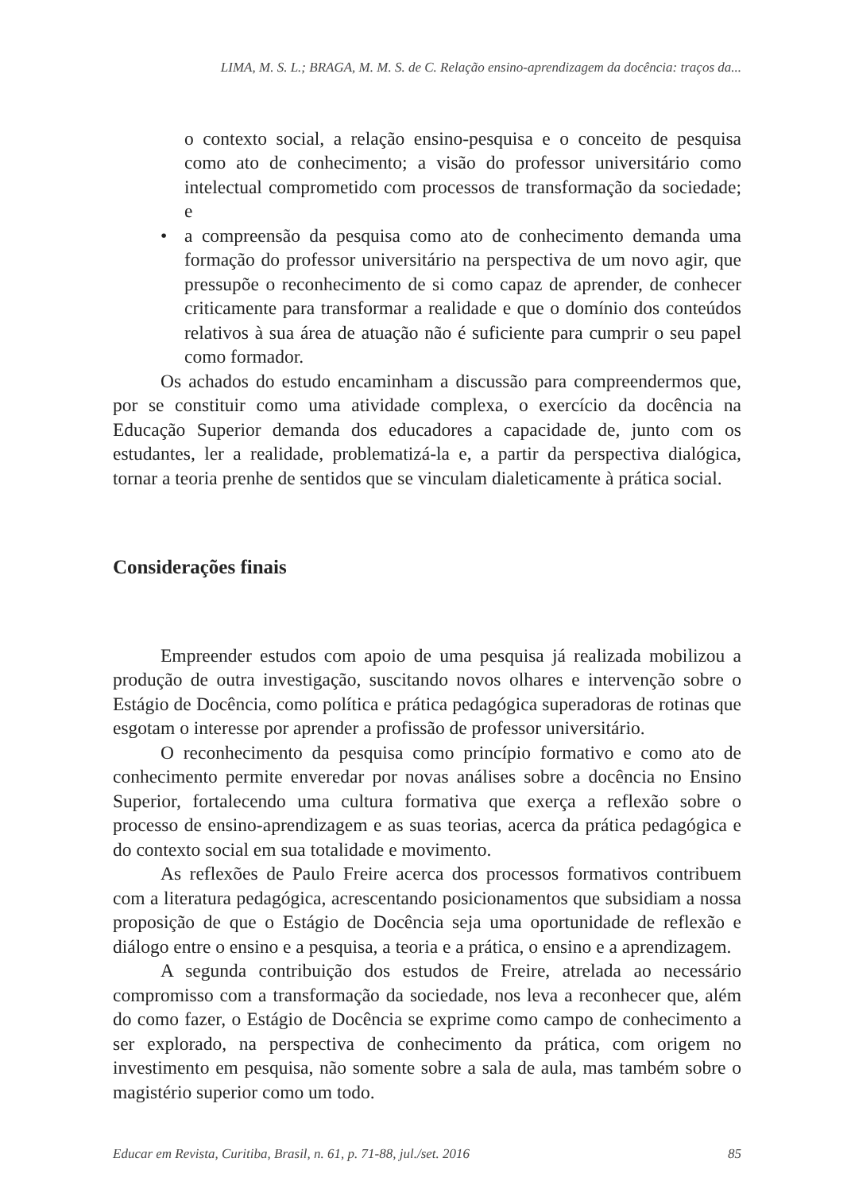LIMA, M. S. L.; BRAGA, M. M. S. de C. Relação ensino-aprendizagem da docência: traços da...
o contexto social, a relação ensino-pesquisa e o conceito de pesquisa como ato de conhecimento; a visão do professor universitário como intelectual comprometido com processos de transformação da sociedade; e
• a compreensão da pesquisa como ato de conhecimento demanda uma formação do professor universitário na perspectiva de um novo agir, que pressupõe o reconhecimento de si como capaz de aprender, de conhecer criticamente para transformar a realidade e que o domínio dos conteúdos relativos à sua área de atuação não é suficiente para cumprir o seu papel como formador.
Os achados do estudo encaminham a discussão para compreendermos que, por se constituir como uma atividade complexa, o exercício da docência na Educação Superior demanda dos educadores a capacidade de, junto com os estudantes, ler a realidade, problematizá-la e, a partir da perspectiva dialógica, tornar a teoria prenhe de sentidos que se vinculam dialeticamente à prática social.
Considerações finais
Empreender estudos com apoio de uma pesquisa já realizada mobilizou a produção de outra investigação, suscitando novos olhares e intervenção sobre o Estágio de Docência, como política e prática pedagógica superadoras de rotinas que esgotam o interesse por aprender a profissão de professor universitário.
O reconhecimento da pesquisa como princípio formativo e como ato de conhecimento permite enveredar por novas análises sobre a docência no Ensino Superior, fortalecendo uma cultura formativa que exerça a reflexão sobre o processo de ensino-aprendizagem e as suas teorias, acerca da prática pedagógica e do contexto social em sua totalidade e movimento.
As reflexões de Paulo Freire acerca dos processos formativos contribuem com a literatura pedagógica, acrescentando posicionamentos que subsidiam a nossa proposição de que o Estágio de Docência seja uma oportunidade de reflexão e diálogo entre o ensino e a pesquisa, a teoria e a prática, o ensino e a aprendizagem.
A segunda contribuição dos estudos de Freire, atrelada ao necessário compromisso com a transformação da sociedade, nos leva a reconhecer que, além do como fazer, o Estágio de Docência se exprime como campo de conhecimento a ser explorado, na perspectiva de conhecimento da prática, com origem no investimento em pesquisa, não somente sobre a sala de aula, mas também sobre o magistério superior como um todo.
Educar em Revista, Curitiba, Brasil, n. 61, p. 71-88, jul./set. 2016 85